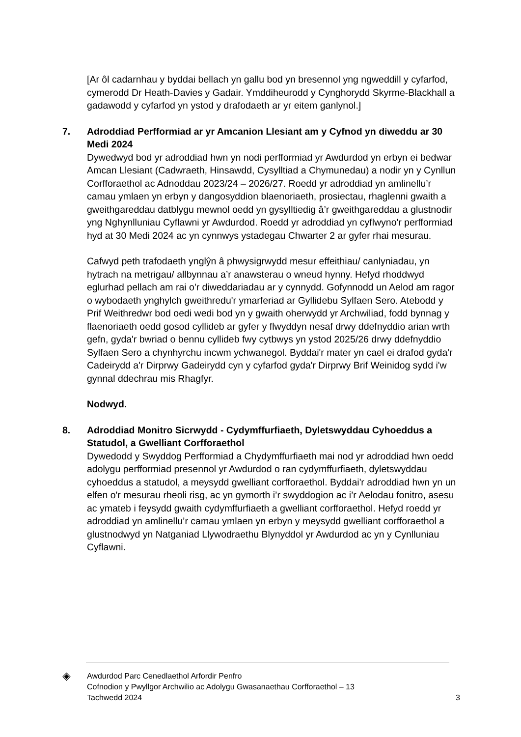[Ar ôl cadarnhau y byddai bellach yn gallu bod yn bresennol yng ngweddill y cyfarfod, cymerodd Dr Heath-Davies y Gadair. Ymddiheurodd y Cynghorydd Skyrme-Blackhall a gadawodd y cyfarfod yn ystod y drafodaeth ar yr eitem ganlynol.]
7. Adroddiad Perfformiad ar yr Amcanion Llesiant am y Cyfnod yn diweddu ar 30 Medi 2024
Dywedwyd bod yr adroddiad hwn yn nodi perfformiad yr Awdurdod yn erbyn ei bedwar Amcan Llesiant (Cadwraeth, Hinsawdd, Cysylltiad a Chymunedau) a nodir yn y Cynllun Corfforaethol ac Adnoddau 2023/24 – 2026/27. Roedd yr adroddiad yn amlinellu’r camau ymlaen yn erbyn y dangosyddion blaenoriaeth, prosiectau, rhaglenni gwaith a gweithgareddau datblygu mewnol oedd yn gysylltiedig â’r gweithgareddau a glustnodir yng Nghynlluniau Cyflawni yr Awdurdod. Roedd yr adroddiad yn cyflwyno'r perfformiad hyd at 30 Medi 2024 ac yn cynnwys ystadegau Chwarter 2 ar gyfer rhai mesurau.
Cafwyd peth trafodaeth ynglŷn â phwysigrwydd mesur effeithiau/ canlyniadau, yn hytrach na metrigau/ allbynnau a’r anawsterau o wneud hynny. Hefyd rhoddwyd eglurhad pellach am rai o'r diweddariadau ar y cynnydd. Gofynnodd un Aelod am ragor o wybodaeth ynghylch gweithredu'r ymarferiad ar Gyllidebu Sylfaen Sero. Atebodd y Prif Weithredwr bod oedi wedi bod yn y gwaith oherwydd yr Archwiliad, fodd bynnag y flaenoriaeth oedd gosod cyllideb ar gyfer y flwyddyn nesaf drwy ddefnyddio arian wrth gefn, gyda'r bwriad o bennu cyllideb fwy cytbwys yn ystod 2025/26 drwy ddefnyddio Sylfaen Sero a chynhyrchu incwm ychwanegol. Byddai'r mater yn cael ei drafod gyda'r Cadeirydd a'r Dirprwy Gadeirydd cyn y cyfarfod gyda'r Dirprwy Brif Weinidog sydd i'w gynnal ddechrau mis Rhagfyr.
Nodwyd.
8. Adroddiad Monitro Sicrwydd - Cydymffurfiaeth, Dyletswyddau Cyhoeddus a Statudol, a Gwelliant Corfforaethol
Dywedodd y Swyddog Perfformiad a Chydymffurfiaeth mai nod yr adroddiad hwn oedd adolygu perfformiad presennol yr Awdurdod o ran cydymffurfiaeth, dyletswyddau cyhoeddus a statudol, a meysydd gwelliant corfforaethol. Byddai'r adroddiad hwn yn un elfen o'r mesurau rheoli risg, ac yn gymorth i’r swyddogion ac i’r Aelodau fonitro, asesu ac ymateb i feysydd gwaith cydymffurfiaeth a gwelliant corfforaethol. Hefyd roedd yr adroddiad yn amlinellu’r camau ymlaen yn erbyn y meysydd gwelliant corfforaethol a glustnodwyd yn Natganiad Llywodraethu Blynyddol yr Awdurdod ac yn y Cynlluniau Cyflawni.
◈
Awdurdod Parc Cenedlaethol Arfordir Penfro
Cofnodion y Pwyllgor Archwilio ac Adolygu Gwasanaethau Corfforaethol – 13
Tachwedd 2024 3